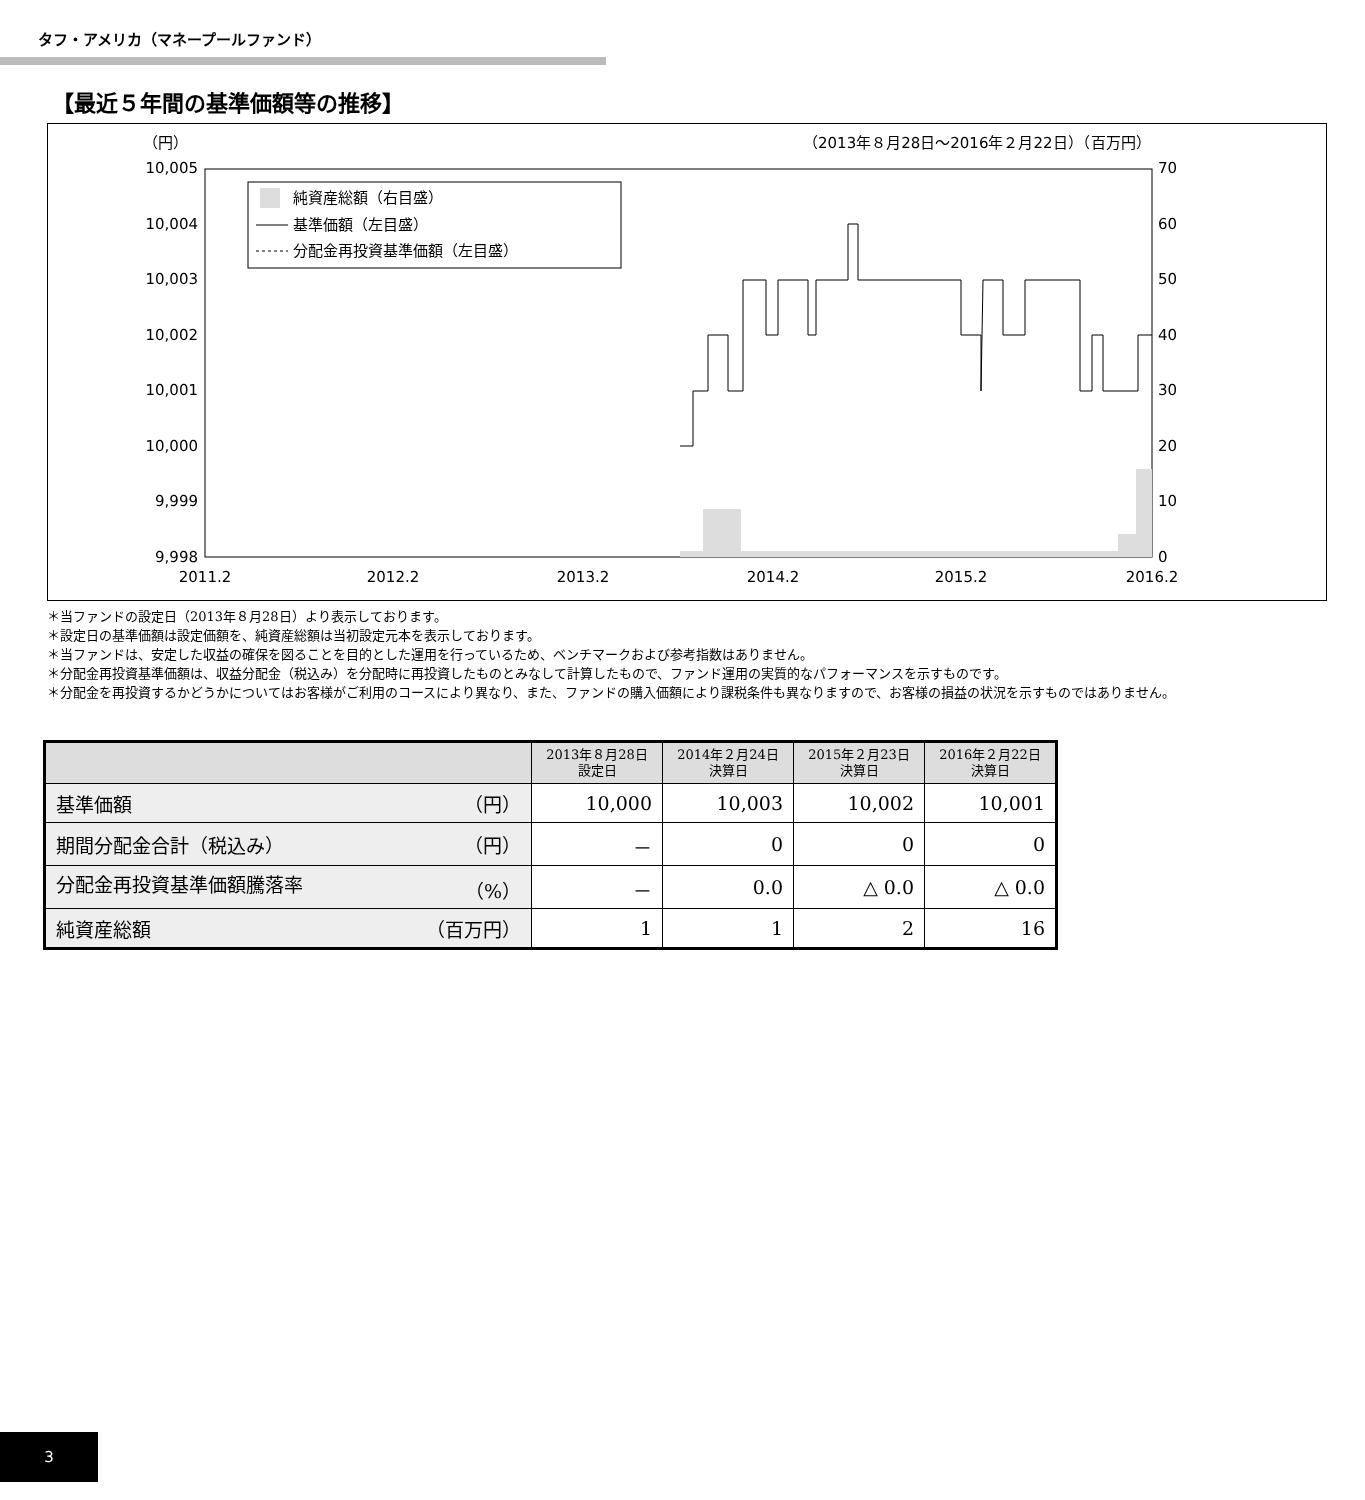タフ・アメリカ（マネープールファンド）
【最近５年間の基準価額等の推移】
（円）
（2013年８月28日～2016年２月22日）（百万円）
10,005
10,004
10,003
10,002
10,001
10,000
9,999
9,998
70
60
50
40
30
20
10
0
2011.2
2012.2
2013.2
2014.2
2015.2
2016.2
純資産総額（右目盛）
基準価額（左目盛）
分配金再投資基準価額（左目盛）
＊当ファンドの設定日（2013年８月28日）より表示しております。
＊設定日の基準価額は設定価額を、純資産総額は当初設定元本を表示しております。
＊当ファンドは、安定した収益の確保を図ることを目的とした運用を行っているため、ベンチマークおよび参考指数はありません。
＊分配金再投資基準価額は、収益分配金（税込み）を分配時に再投資したものとみなして計算したもので、ファンド運用の実質的なパフォーマンスを示すものです。
＊分配金を再投資するかどうかについてはお客様がご利用のコースにより異なり、また、ファンドの購入価額により課税条件も異なりますので、お客様の損益の状況を示すものではありません。
| | 2013年８月28日 設定日 | 2014年２月24日 決算日 | 2015年２月23日 決算日 | 2016年２月22日 決算日 |
| --- | --- | --- | --- | --- |
| 基準価額 （円） | 10,000 | 10,003 | 10,002 | 10,001 |
| 期間分配金合計（税込み） （円） | － | 0 | 0 | 0 |
| 分配金再投資基準価額騰落率 （%） | － | 0.0 | △ 0.0 | △ 0.0 |
| 純資産総額 （百万円） | 1 | 1 | 2 | 16 |
3